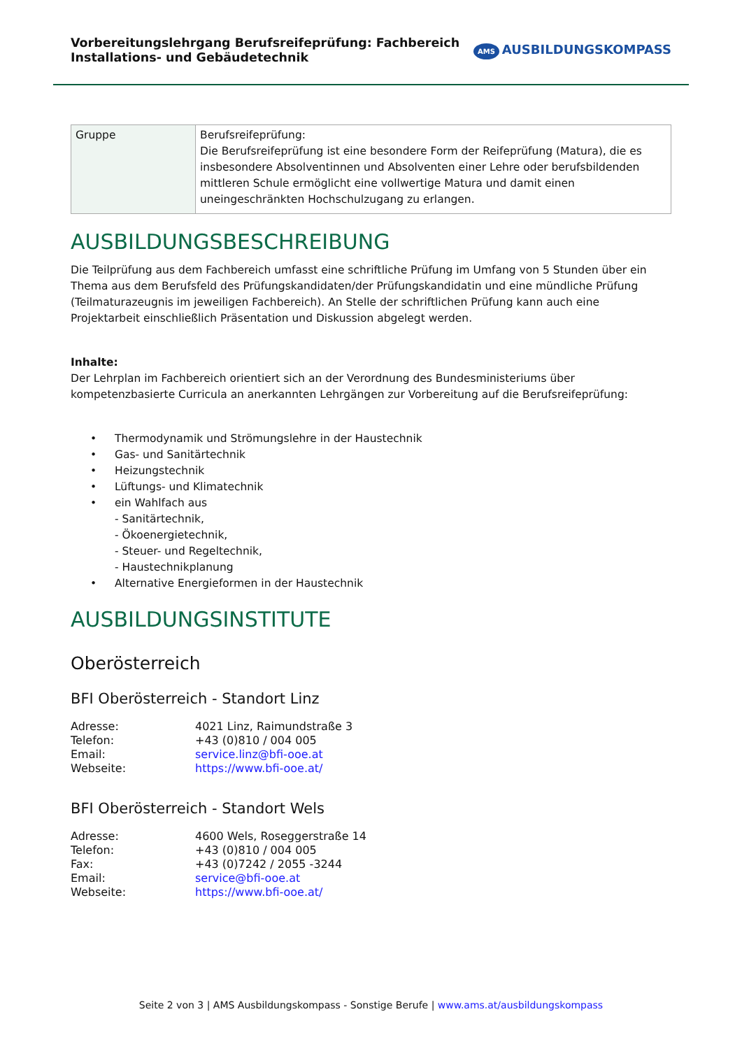Vorbereitungslehrgang Berufsreifeprüfung: Fachbereich
Installations- und Gebäudetechnik
AMS AUSBILDUNGSKOMPASS
| Gruppe | Berufsreifeprüfung: Die Berufsreifeprüfung ist eine besondere Form der Reifeprüfung (Matura), die es insbesondere Absolventinnen und Absolventen einer Lehre oder berufsbildenden mittleren Schule ermöglicht eine vollwertige Matura und damit einen uneingeschränkten Hochschulzugang zu erlangen. |
AUSBILDUNGSBESCHREIBUNG
Die Teilprüfung aus dem Fachbereich umfasst eine schriftliche Prüfung im Umfang von 5 Stunden über ein Thema aus dem Berufsfeld des Prüfungskandidaten/der Prüfungskandidatin und eine mündliche Prüfung (Teilmaturazeugnis im jeweiligen Fachbereich). An Stelle der schriftlichen Prüfung kann auch eine Projektarbeit einschließlich Präsentation und Diskussion abgelegt werden.
Inhalte:
Der Lehrplan im Fachbereich orientiert sich an der Verordnung des Bundesministeriums über kompetenzbasierte Curricula an anerkannten Lehrgängen zur Vorbereitung auf die Berufsreifeprüfung:
• Thermodynamik und Strömungslehre in der Haustechnik
• Gas- und Sanitärtechnik
• Heizungstechnik
• Lüftungs- und Klimatechnik
• ein Wahlfach aus
- Sanitärtechnik,
- Ökoenergietechnik,
- Steuer- und Regeltechnik,
- Haustechnikplanung
• Alternative Energieformen in der Haustechnik
AUSBILDUNGSINSTITUTE
Oberösterreich
BFI Oberösterreich - Standort Linz
| Adresse: | 4021 Linz, Raimundstraße 3 |
| Telefon: | +43 (0)810 / 004 005 |
| Email: | service.linz@bfi-ooe.at |
| Webseite: | https://www.bfi-ooe.at/ |
BFI Oberösterreich - Standort Wels
| Adresse: | 4600 Wels, Roseggerstraße 14 |
| Telefon: | +43 (0)810 / 004 005 |
| Fax: | +43 (0)7242 / 2055 -3244 |
| Email: | service@bfi-ooe.at |
| Webseite: | https://www.bfi-ooe.at/ |
Seite 2 von 3 | AMS Ausbildungskompass - Sonstige Berufe | www.ams.at/ausbildungskompass